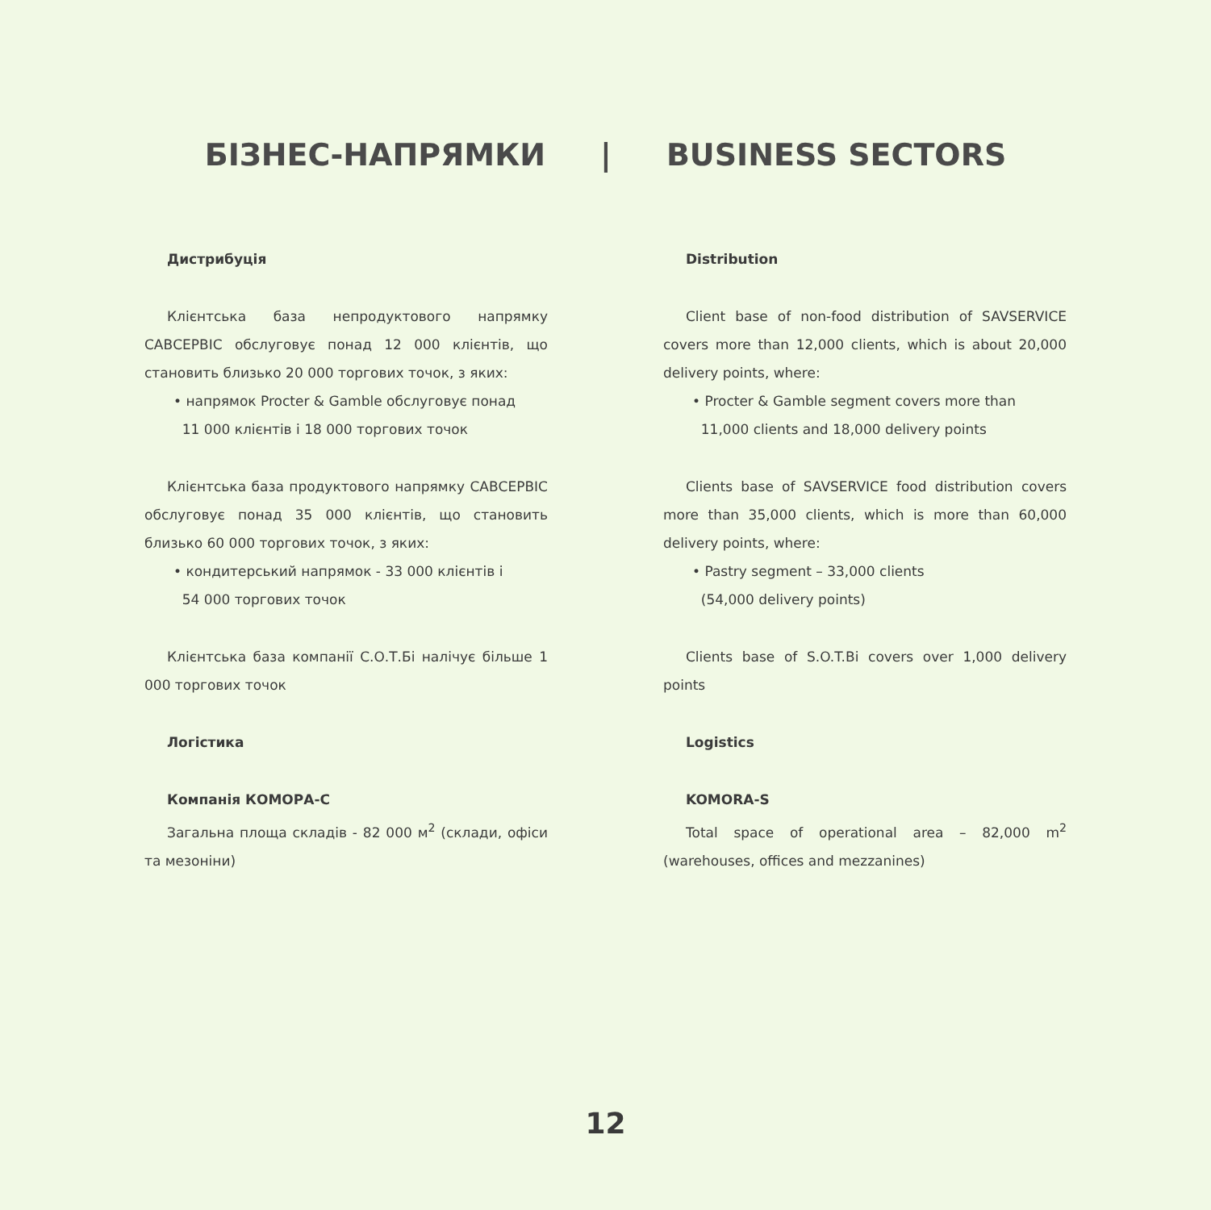БІЗНЕС-НАПРЯМКИ | BUSINESS SECTORS
Дистрибуція
Клієнтська база непродуктового напрямку САВСЕРВІС обслуговує понад 12 000 клієнтів, що становить близько 20 000 торгових точок, з яких:
• напрямок Procter & Gamble обслуговує понад
11 000 клієнтів і 18 000 торгових точок
Клієнтська база продуктового напрямку САВСЕРВІС обслуговує понад 35 000 клієнтів, що становить близько 60 000 торгових точок, з яких:
• кондитерський напрямок - 33 000 клієнтів і
54 000 торгових точок
Клієнтська база компанії С.О.Т.Бі налічує більше 1 000 торгових точок
Логістика
Компанія КОМОРА-С
Загальна площа складів - 82 000 м<sup>2</sup> (склади, офіси та мезоніни)
Distribution
Client base of non-food distribution of SAVSERVICE covers more than 12,000 clients, which is about 20,000 delivery points, where:
• Procter & Gamble segment covers more than
11,000 clients and 18,000 delivery points
Clients base of SAVSERVICE food distribution covers more than 35,000 clients, which is more than 60,000 delivery points, where:
• Pastry segment – 33,000 clients
(54,000 delivery points)
Clients base of S.O.T.Bi covers over 1,000 delivery points
Logistics
KOMORA-S
Total space of operational area – 82,000 m<sup>2</sup> (warehouses, offices and mezzanines)
12